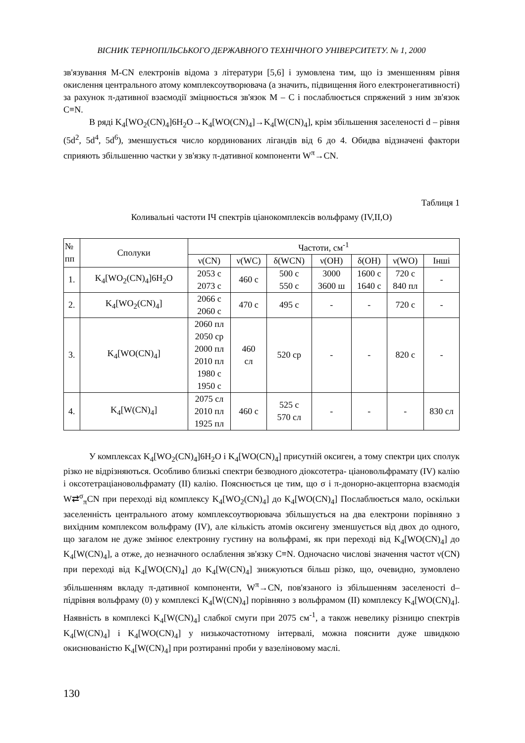ВІСНИК ТЕРНОПІЛЬСЬКОГО ДЕРЖАВНОГО ТЕХНІЧНОГО УНІВЕРСИТЕТУ. № 1, 2000
зв'язування M-CN електронів відома з літератури [5,6] і зумовлена тим, що із зменшенням рівня окислення центрального атому комплексоутворювача (а значить, підвищення його електронегативності) за рахунок π-дативної взаємодії зміцнюється зв'язок M – C і послаблюється спряжений з ним зв'язок C≡N.
В ряді K<sub>4</sub>[WO<sub>2</sub>(CN)<sub>4</sub>]6H<sub>2</sub>O→K<sub>4</sub>[WO(CN)<sub>4</sub>]→K<sub>4</sub>[W(CN)<sub>4</sub>], крім збільшення заселеності d – рівня (5d<sup>2</sup>, 5d<sup>4</sup>, 5d<sup>6</sup>), зменшується число кординованих лігандів від 6 до 4. Обидва відзначені фактори сприяють збільшенню частки у зв'язку π-дативної компоненти W<sup>π</sup>→CN.
Таблиця 1
Коливальні частоти ІЧ спектрів ціанокомплексів вольфраму (IV,II,O)
| № пп | Сполуки | Частоти, см<sup>-1</sup> | | | | | | |
| --- | --- | --- | --- | --- | --- | --- | --- | --- |
| | | ν(CN) | ν(WC) | δ(WCN) | ν(OH) | δ(OH) | ν(WO) | Інші |
| 1. | K<sub>4</sub>[WO<sub>2</sub>(CN)<sub>4</sub>]6H<sub>2</sub>O | 2053 с 2073 с | 460 с | 500 с 550 с | 3000 3600 ш | 1600 с 1640 с | 720 с 840 пл | - |
| 2. | K<sub>4</sub>[WO<sub>2</sub>(CN)<sub>4</sub>] | 2066 с 2060 с | 470 с | 495 с | - | - | 720 с | - |
| 3. | K<sub>4</sub>[WO(CN)<sub>4</sub>] | 2060 пл 2050 ср 2000 пл 2010 пл 1980 с 1950 с | 460 сл | 520 ср | - | - | 820 с | - |
| 4. | K<sub>4</sub>[W(CN)<sub>4</sub>] | 2075 сл 2010 пл 1925 пл | 460 с | 525 с 570 сл | - | - | - | 830 сл |
У комплексах K<sub>4</sub>[WO<sub>2</sub>(CN)<sub>4</sub>]6H<sub>2</sub>O і K<sub>4</sub>[WO(CN)<sub>4</sub>] присутній оксиген, а тому спектри цих сполук різко не відрізняються. Особливо близькі спектри безводного діоксотетра- ціановольфрамату (IV) калію і оксотетраціановольфрамату (II) калію. Пояснюється це тим, що σ і π-донорно-акцепторна взаємодія W⇄<sup>σ</sup><sub>π</sub>CN при переході від комплексу K<sub>4</sub>[WO<sub>2</sub>(CN)<sub>4</sub>] до K<sub>4</sub>[WO(CN)<sub>4</sub>] Послаблюється мало, оскільки заселенність центрального атому комплексоутворювача збільшується на два електрони порівняно з вихідним комплексом вольфраму (IV), але кількість атомів оксигену зменшується від двох до одного, що загалом не дуже змінює електронну густину на вольфрамі, як при переході від K<sub>4</sub>[WO(CN)<sub>4</sub>] до K<sub>4</sub>[W(CN)<sub>4</sub>], а отже, до незначного ослаблення зв'язку C≡N. Одночасно числові значення частот ν(CN) при переході від K<sub>4</sub>[WO(CN)<sub>4</sub>] до K<sub>4</sub>[W(CN)<sub>4</sub>] знижуються більш різко, що, очевидно, зумовлено збільшенням вкладу π-дативної компоненти, W<sup>π</sup>→CN, пов'язаного із збільшенням заселеності d–підрівня вольфраму (0) у комплексі K<sub>4</sub>[W(CN)<sub>4</sub>] порівняно з вольфрамом (II) комплексу K<sub>4</sub>[WO(CN)<sub>4</sub>]. Наявність в комплексі K<sub>4</sub>[W(CN)<sub>4</sub>] слабкої смуги при 2075 см<sup>-1</sup>, а також невелику різницю спектрів K<sub>4</sub>[W(CN)<sub>4</sub>] і K<sub>4</sub>[WO(CN)<sub>4</sub>] у низькочастотному інтервалі, можна пояснити дуже швидкою окиснюваністю K<sub>4</sub>[W(CN)<sub>4</sub>] при розтиранні проби у вазеліновому маслі.
130